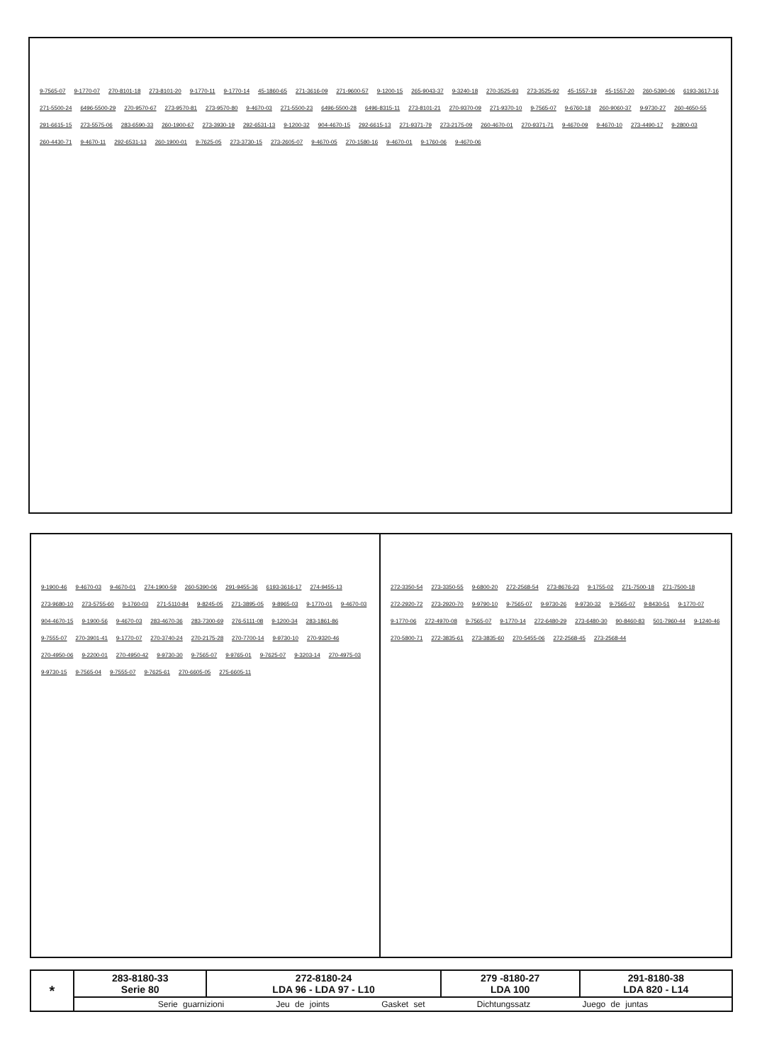9-7565-07 9-1770-07 270-8101-18 273-8101-20 9-1770-11 9-1770-14 45-1860-65 271-3616-09 271-9600-57 9-1200-15 265-9043-37 9-3240-18 270-3525-93 273-3525-92 45-1557-19 45-1557-20 260-5390-06 6193-3617-16 271-5500-24 6496-5500-29 270-9570-67 273-9570-81 273-9570-80 9-4670-03 271-5500-23 6496-5500-28 6496-8315-11 273-8101-21 270-9370-09 271-9370-10 9-7565-07 9-6760-18 260-9060-37 9-9730-27 260-4650-55 291-6615-15 273-5575-06 283-6590-33 260-1900-67 273-3930-19 292-6531-13 9-1200-32 904-4670-15 292-6615-13 271-9371-79 273-2175-09 260-4670-01 270-9371-71 9-4670-09 9-4670-10 273-4490-17 9-2800-03 260-4430-71 9-4670-11 292-6531-13 260-1900-01 9-7625-05 273-3730-15 273-2605-07 9-4670-05 270-1580-16 9-4670-01 9-1760-06 9-4670-06
9-1900-46 9-4670-03 9-4670-01 274-1900-59 260-5390-06 291-9455-36 6193-3616-17 274-9455-13 273-9680-10 273-5755-60 9-1760-03 271-5110-84 9-8245-05 271-3895-05 9-8965-03 9-1770-01 9-4670-03 904-4670-15 9-1900-56 9-4670-03 283-4670-36 283-7300-69 276-5111-08 9-1200-34 283-1861-86 9-7555-07 270-3901-41 9-1770-07 270-3740-24 270-2175-28 270-7700-14 9-9730-10 270-9320-46 270-4950-06 9-2200-01 270-4950-42 9-9730-30 9-7565-07 9-9765-01 9-7625-07 9-3203-14 270-4975-03 9-9730-15 9-7565-04 9-7555-07 9-7625-61 270-6605-05 275-6605-11
272-3350-54 273-3350-55 9-6800-20 272-2568-54 273-8676-23 9-1755-02 271-7500-18 271-7500-18 272-2920-72 273-2920-70 9-9790-10 9-7565-07 9-9730-26 9-9730-32 9-7565-07 9-8430-51 9-1770-07 9-1770-06 272-4970-08 9-7565-07 9-1770-14 272-6480-29 273-6480-30 90-8460-83 501-7960-44 9-1240-46 270-5800-71 272-3835-61 273-3835-60 270-5455-06 272-2568-45 273-2568-44
| * | 283-8180-33 Serie 80 | 272-8180-24 LDA 96 - LDA 97 - L10 | 279 -8180-27 LDA 100 | 291-8180-38 LDA 820 - L14 |
| | Serie guarnizioni Jeu de joints Gasket set Dichtungssatz Juego de juntas | | | |